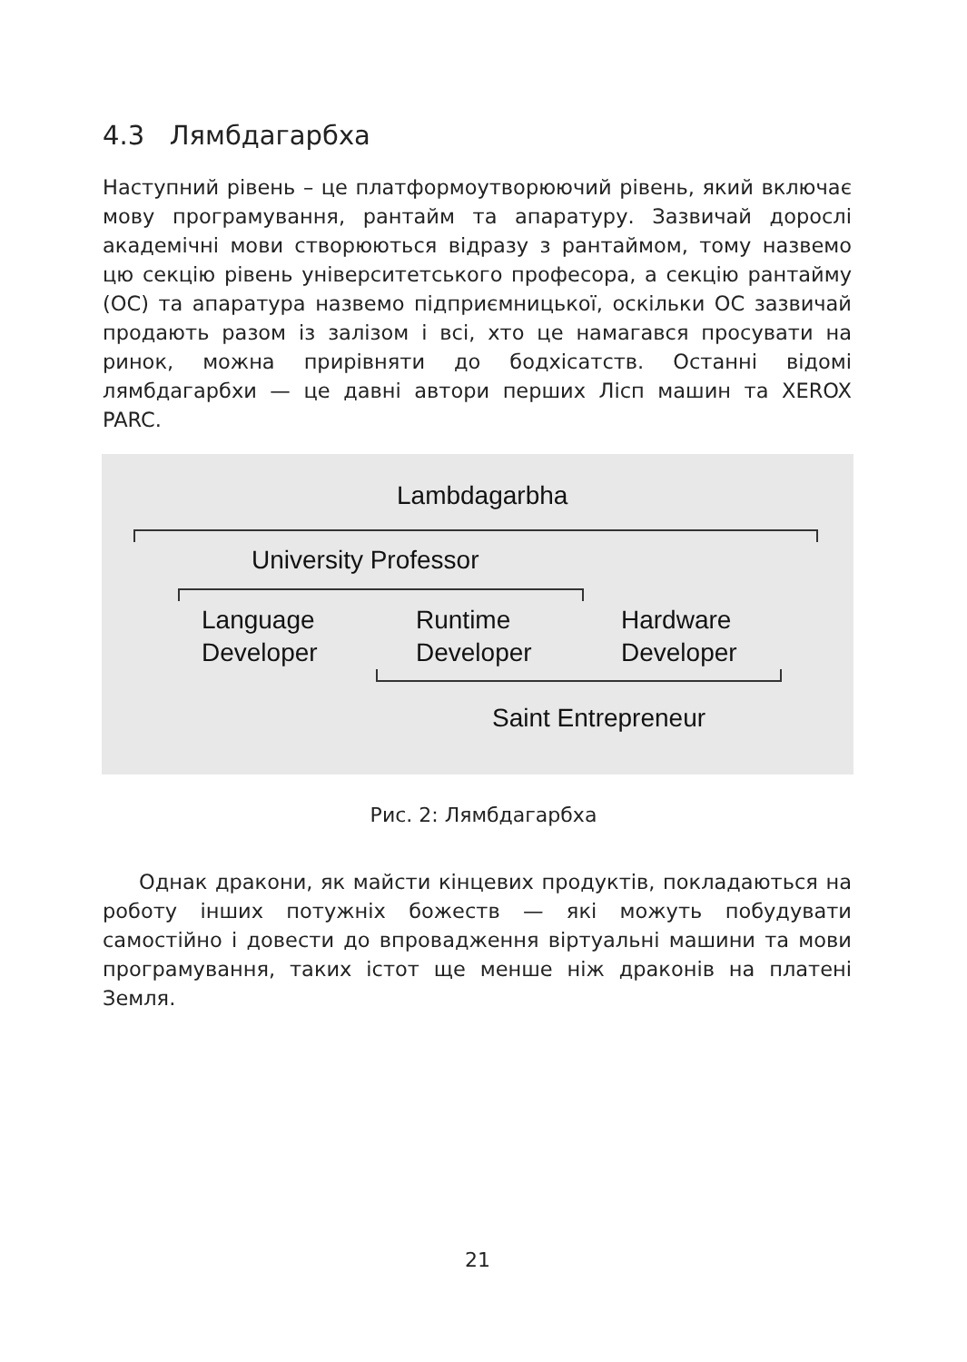4.3 Лямбдагарбха
Наступний рівень – це платформоутворюючий рівень, який включає мову програмування, рантайм та апаратуру. Зазвичай дорослі академічні мови створюються відразу з рантаймом, тому назвемо цю секцію рівень університетського професора, а секцію рантайму (ОС) та апаратура назвемо підприємницької, оскільки ОС зазвичай продають разом із залізом і всі, хто це намагався просувати на ринок, можна прирівняти до бодхісатств. Останні відомі лямбдагарбхи — це давні автори перших Лісп машин та XEROX PARC.
Lambdagarbha
University Professor
Language
Developer
Runtime
Developer
Hardware
Developer
Saint Entrepreneur
Рис. 2: Лямбдагарбха
Однак дракони, як майсти кінцевих продуктів, покладаються на роботу інших потужніх божеств — які можуть побудувати самостійно і довести до впровадження віртуальні машини та мови програмування, таких істот ще менше ніж драконів на платені Земля.
21